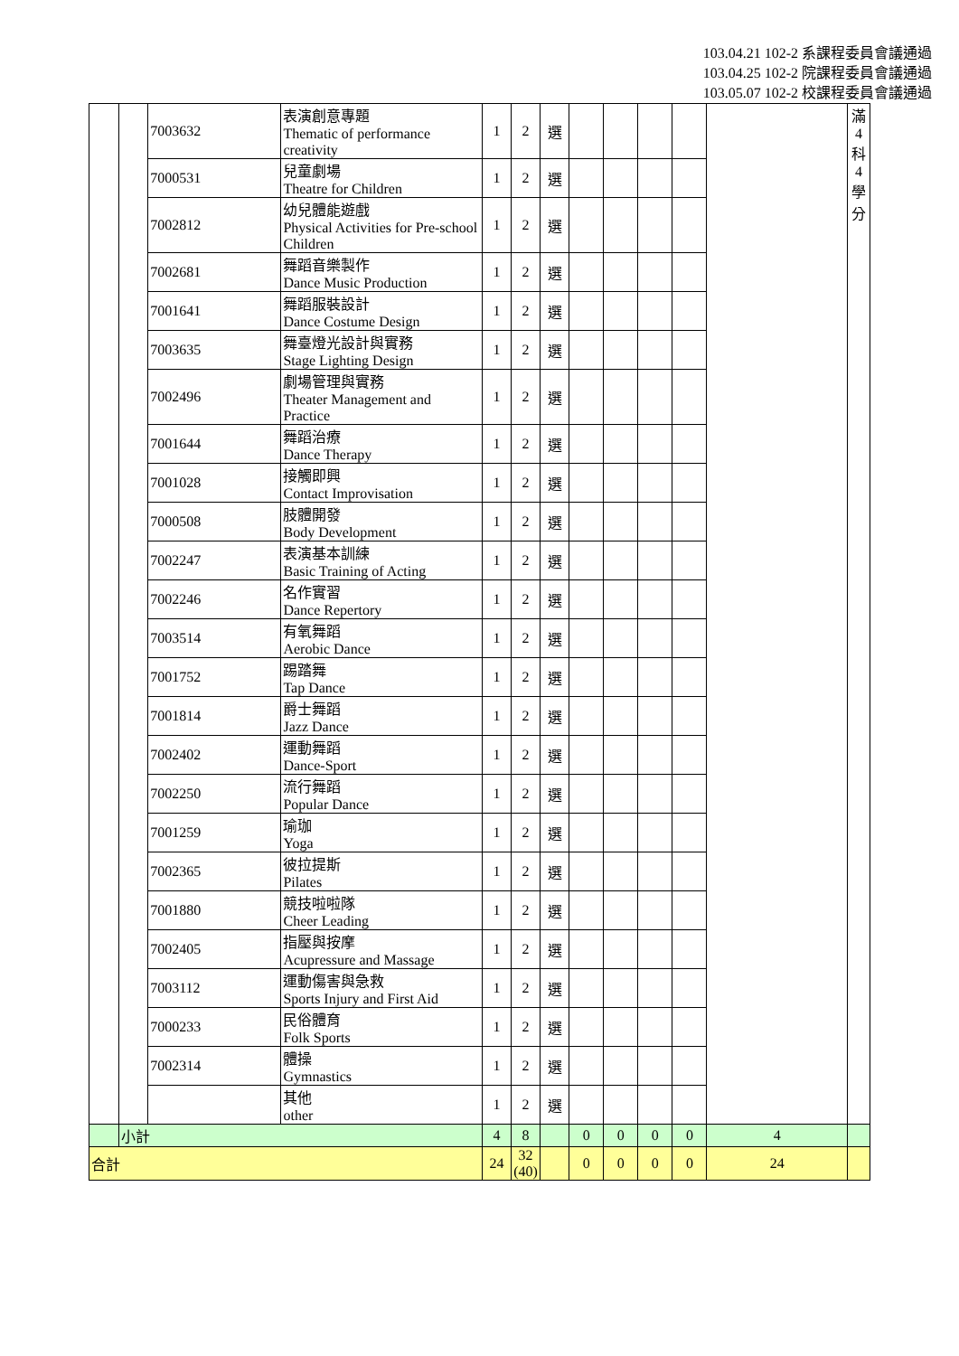103.04.21 102-2 系課程委員會議通過
103.04.25 102-2 院課程委員會議通過
103.05.07 102-2 校課程委員會議通過
| | | 7003632 | 表演創意專題 Thematic of performance creativity | 1 | 2 | 選 | | | | | | 滿 4 科 4 學 分 |
| | | 7000531 | 兒童劇場 Theatre for Children | 1 | 2 | 選 | | | | | | |
| | | 7002812 | 幼兒體能遊戲 Physical Activities for Pre-school Children | 1 | 2 | 選 | | | | | | |
| | | 7002681 | 舞蹈音樂製作 Dance Music Production | 1 | 2 | 選 | | | | | | |
| | | 7001641 | 舞蹈服裝設計 Dance Costume Design | 1 | 2 | 選 | | | | | | |
| | | 7003635 | 舞臺燈光設計與實務 Stage Lighting Design | 1 | 2 | 選 | | | | | | |
| | | 7002496 | 劇場管理與實務 Theater Management and Practice | 1 | 2 | 選 | | | | | | |
| | | 7001644 | 舞蹈治療 Dance Therapy | 1 | 2 | 選 | | | | | | |
| | | 7001028 | 接觸即興 Contact Improvisation | 1 | 2 | 選 | | | | | | |
| | | 7000508 | 肢體開發 Body Development | 1 | 2 | 選 | | | | | | |
| | | 7002247 | 表演基本訓練 Basic Training of Acting | 1 | 2 | 選 | | | | | | |
| | | 7002246 | 名作實習 Dance Repertory | 1 | 2 | 選 | | | | | | |
| | | 7003514 | 有氧舞蹈 Aerobic Dance | 1 | 2 | 選 | | | | | | |
| | | 7001752 | 踢踏舞 Tap Dance | 1 | 2 | 選 | | | | | | |
| | | 7001814 | 爵士舞蹈 Jazz Dance | 1 | 2 | 選 | | | | | | |
| | | 7002402 | 運動舞蹈 Dance-Sport | 1 | 2 | 選 | | | | | | |
| | | 7002250 | 流行舞蹈 Popular Dance | 1 | 2 | 選 | | | | | | |
| | | 7001259 | 瑜珈 Yoga | 1 | 2 | 選 | | | | | | |
| | | 7002365 | 彼拉提斯 Pilates | 1 | 2 | 選 | | | | | | |
| | | 7001880 | 競技啦啦隊 Cheer Leading | 1 | 2 | 選 | | | | | | |
| | | 7002405 | 指壓與按摩 Acupressure and Massage | 1 | 2 | 選 | | | | | | |
| | | 7003112 | 運動傷害與急救 Sports Injury and First Aid | 1 | 2 | 選 | | | | | | |
| | | 7000233 | 民俗體育 Folk Sports | 1 | 2 | 選 | | | | | | |
| | | 7002314 | 體操 Gymnastics | 1 | 2 | 選 | | | | | | |
| | | | 其他 other | 1 | 2 | 選 | | | | | | |
| | 小計 | | | 4 | 8 | | 0 | 0 | 0 | 0 | 4 | |
| 合計 | | | | 24 | 32 (40) | | 0 | 0 | 0 | 0 | 24 | |